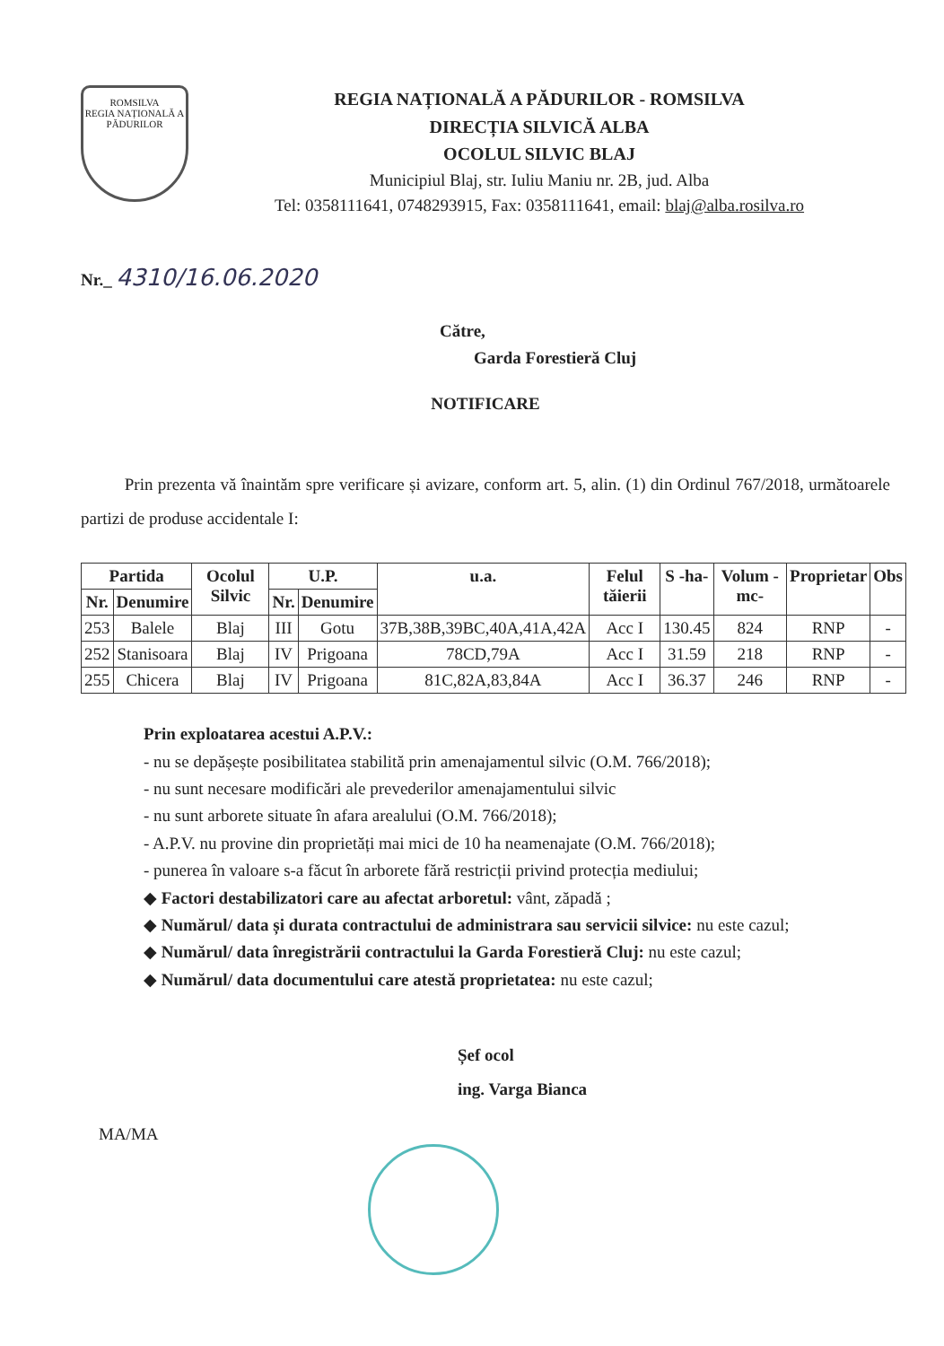ROMSILVA
REGIA NAȚIONALĂ A PĂDURILOR
REGIA NAȚIONALĂ A PĂDURILOR - ROMSILVA
DIRECȚIA SILVICĂ ALBA
OCOLUL SILVIC BLAJ
Municipiul Blaj, str. Iuliu Maniu nr. 2B, jud. Alba
Tel: 0358111641, 0748293915, Fax: 0358111641, email: blaj@alba.rosilva.ro
Nr._ 4310/16.06.2020
Către,
Garda Forestieră Cluj
NOTIFICARE
Prin prezenta vă înaintăm spre verificare și avizare, conform art. 5, alin. (1) din Ordinul 767/2018, următoarele partizi de produse accidentale I:
| Partida | | Ocolul Silvic | U.P. | | u.a. | Felul tăierii | S -ha- | Volum -mc- | Proprietar | Obs |
| --- | --- | --- | --- | --- | --- | --- | --- | --- | --- | --- |
| Nr. | Denumire | | Nr. | Denumire | | | | | | |
| 253 | Balele | Blaj | III | Gotu | 37B,38B,39BC,40A,41A,42A | Acc I | 130.45 | 824 | RNP | - |
| 252 | Stanisoara | Blaj | IV | Prigoana | 78CD,79A | Acc I | 31.59 | 218 | RNP | - |
| 255 | Chicera | Blaj | IV | Prigoana | 81C,82A,83,84A | Acc I | 36.37 | 246 | RNP | - |
Prin exploatarea acestui A.P.V.:
- nu se depășește posibilitatea stabilită prin amenajamentul silvic (O.M. 766/2018);
- nu sunt necesare modificări ale prevederilor amenajamentului silvic
- nu sunt arborete situate în afara arealului (O.M. 766/2018);
- A.P.V. nu provine din proprietăți mai mici de 10 ha neamenajate (O.M. 766/2018);
- punerea în valoare s-a făcut în arborete fără restricții privind protecția mediului;
◆ Factori destabilizatori care au afectat arboretul: vânt, zăpadă ;
◆ Numărul/ data și durata contractului de administrara sau servicii silvice: nu este cazul;
◆ Numărul/ data înregistrării contractului la Garda Forestieră Cluj: nu este cazul;
◆ Numărul/ data documentului care atestă proprietatea: nu este cazul;
Șef ocol
ing. Varga Bianca
MA/MA